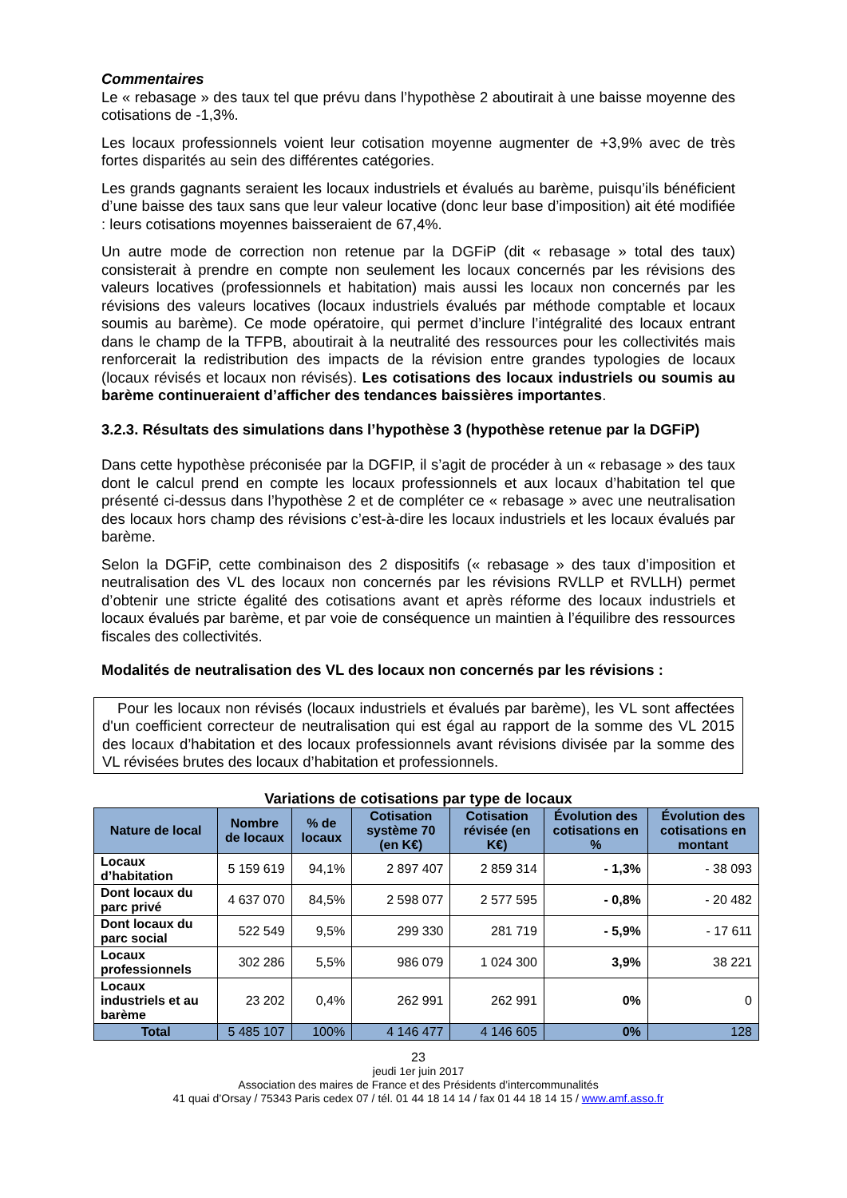Commentaires
Le « rebasage » des taux tel que prévu dans l’hypothèse 2 aboutirait à une baisse moyenne des cotisations de -1,3%.
Les locaux professionnels voient leur cotisation moyenne augmenter de +3,9% avec de très fortes disparités au sein des différentes catégories.
Les grands gagnants seraient les locaux industriels et évalués au barème, puisqu’ils bénéficient d’une baisse des taux sans que leur valeur locative (donc leur base d’imposition) ait été modifiée : leurs cotisations moyennes baisseraient de 67,4%.
Un autre mode de correction non retenue par la DGFiP (dit « rebasage » total des taux) consisterait à prendre en compte non seulement les locaux concernés par les révisions des valeurs locatives (professionnels et habitation) mais aussi les locaux non concernés par les révisions des valeurs locatives (locaux industriels évalués par méthode comptable et locaux soumis au barème). Ce mode opératoire, qui permet d’inclure l’intégralité des locaux entrant dans le champ de la TFPB, aboutirait à la neutralité des ressources pour les collectivités mais renforcerait la redistribution des impacts de la révision entre grandes typologies de locaux (locaux révisés et locaux non révisés). Les cotisations des locaux industriels ou soumis au barème continueraient d’afficher des tendances baissières importantes.
3.2.3. Résultats des simulations dans l’hypothèse 3 (hypothèse retenue par la DGFiP)
Dans cette hypothèse préconisée par la DGFIP, il s’agit de procéder à un « rebasage » des taux dont le calcul prend en compte les locaux professionnels et aux locaux d’habitation tel que présenté ci-dessus dans l’hypothèse 2 et de compléter ce « rebasage » avec une neutralisation des locaux hors champ des révisions c’est-à-dire les locaux industriels et les locaux évalués par barème.
Selon la DGFiP, cette combinaison des 2 dispositifs (« rebasage » des taux d’imposition et neutralisation des VL des locaux non concernés par les révisions RVLLP et RVLLH) permet d’obtenir une stricte égalité des cotisations avant et après réforme des locaux industriels et locaux évalués par barème, et par voie de conséquence un maintien à l’équilibre des ressources fiscales des collectivités.
Modalités de neutralisation des VL des locaux non concernés par les révisions :
Pour les locaux non révisés (locaux industriels et évalués par barème), les VL sont affectées d'un coefficient correcteur de neutralisation qui est égal au rapport de la somme des VL 2015 des locaux d’habitation et des locaux professionnels avant révisions divisée par la somme des VL révisées brutes des locaux d’habitation et professionnels.
Variations de cotisations par type de locaux
| Nature de local | Nombre de locaux | % de locaux | Cotisation système 70 (en K€) | Cotisation révisée (en K€) | Évolution des cotisations en % | Évolution des cotisations en montant |
| --- | --- | --- | --- | --- | --- | --- |
| Locaux d’habitation | 5 159 619 | 94,1% | 2 897 407 | 2 859 314 | - 1,3% | - 38 093 |
| Dont locaux du parc privé | 4 637 070 | 84,5% | 2 598 077 | 2 577 595 | - 0,8% | - 20 482 |
| Dont locaux du parc social | 522 549 | 9,5% | 299 330 | 281 719 | - 5,9% | - 17 611 |
| Locaux professionnels | 302 286 | 5,5% | 986 079 | 1 024 300 | 3,9% | 38 221 |
| Locaux industriels et au barème | 23 202 | 0,4% | 262 991 | 262 991 | 0% | 0 |
| Total | 5 485 107 | 100% | 4 146 477 | 4 146 605 | 0% | 128 |
23
jeudi 1er juin 2017
Association des maires de France et des Présidents d’intercommunalités
41 quai d’Orsay / 75343 Paris cedex 07 / tél. 01 44 18 14 14 / fax 01 44 18 14 15 / www.amf.asso.fr